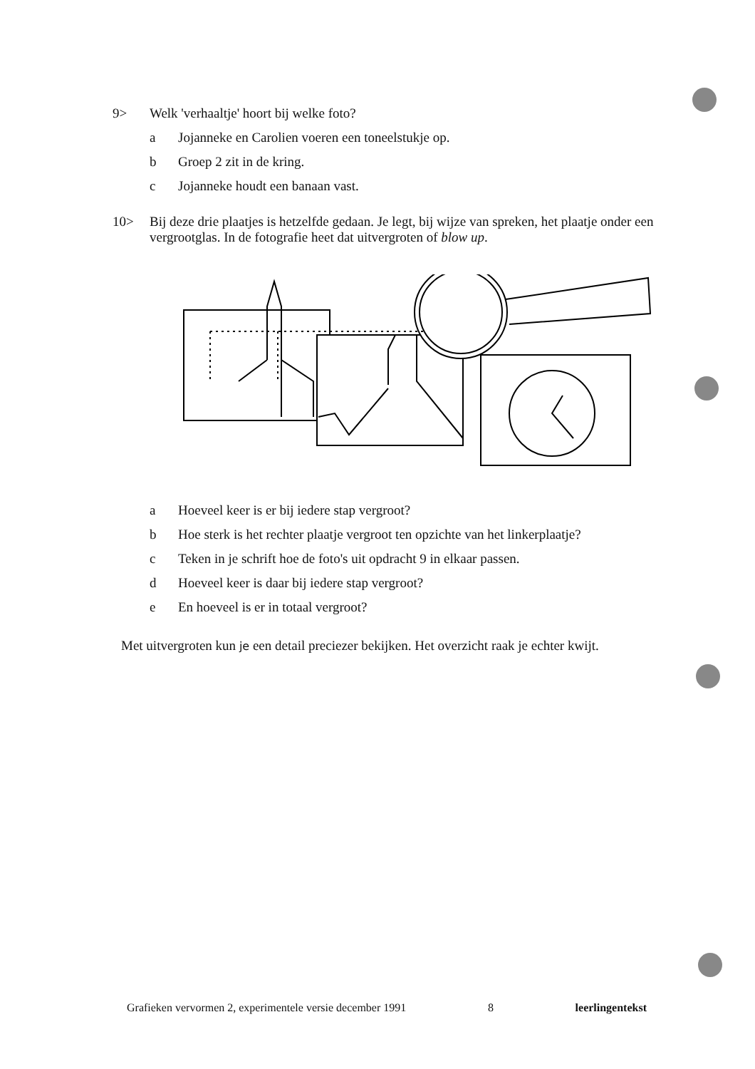9> Welk 'verhaaltje' hoort bij welke foto?
a Jojanneke en Carolien voeren een toneelstukje op.
b Groep 2 zit in de kring.
c Jojanneke houdt een banaan vast.
10> Bij deze drie plaatjes is hetzelfde gedaan. Je legt, bij wijze van spreken, het plaatje onder een vergrootglas. In de fotografie heet dat uitvergroten of blow up.
a Hoeveel keer is er bij iedere stap vergroot?
b Hoe sterk is het rechter plaatje vergroot ten opzichte van het linkerplaatje?
c Teken in je schrift hoe de foto's uit opdracht 9 in elkaar passen.
d Hoeveel keer is daar bij iedere stap vergroot?
e En hoeveel is er in totaal vergroot?
Met uitvergroten kun je een detail preciezer bekijken. Het overzicht raak je echter kwijt.
Grafieken vervormen 2, experimentele versie december 1991 8 leerlingentekst